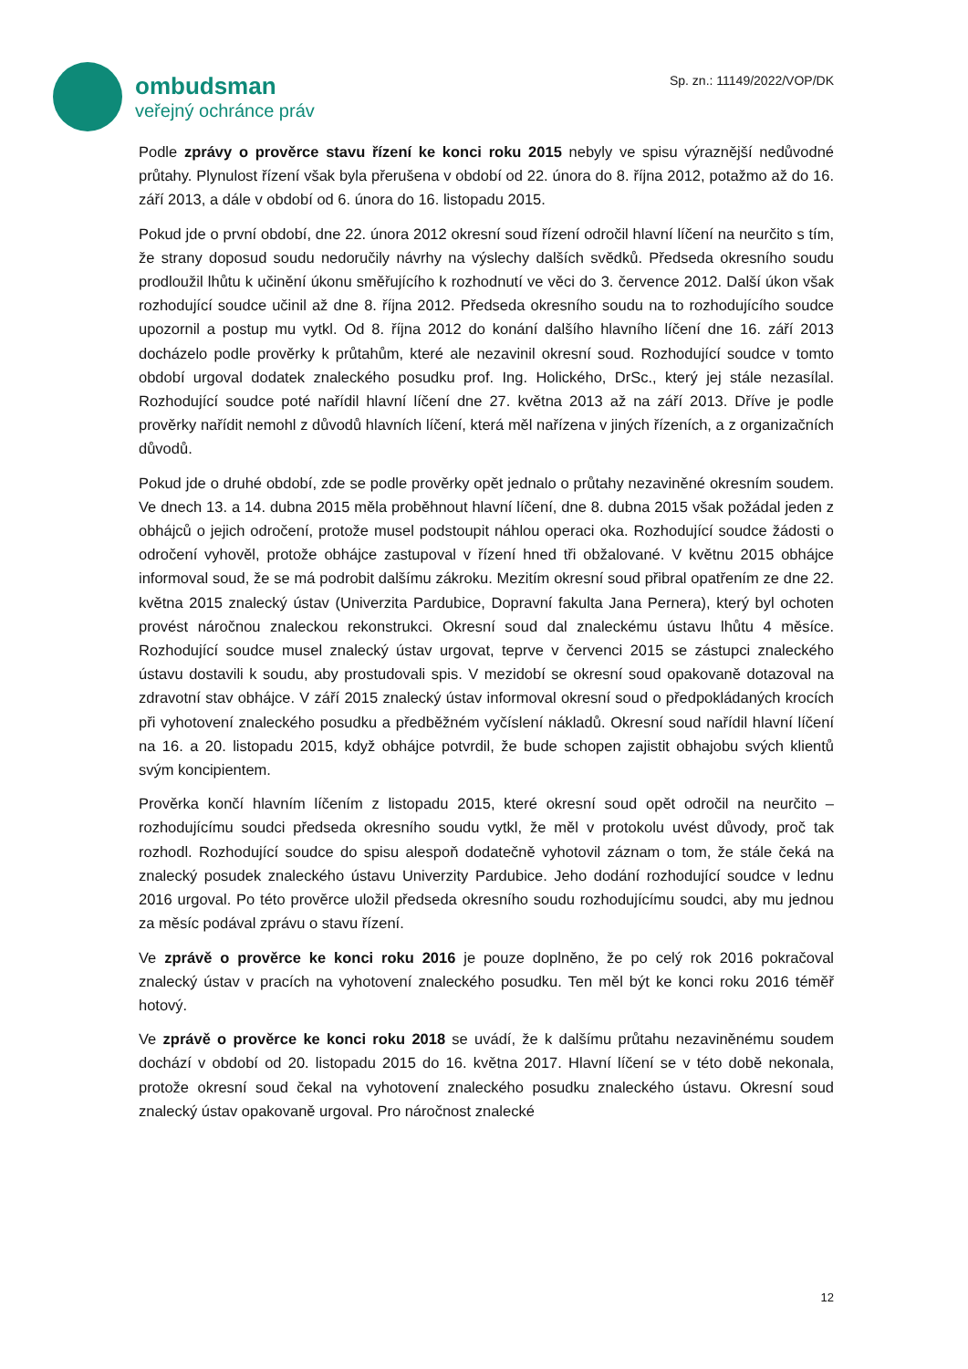ombudsman
veřejný ochránce práv
Sp. zn.: 11149/2022/VOP/DK
Podle zprávy o prověrce stavu řízení ke konci roku 2015 nebyly ve spisu výraznější nedůvodné průtahy. Plynulost řízení však byla přerušena v období od 22. února do 8. října 2012, potažmo až do 16. září 2013, a dále v období od 6. února do 16. listopadu 2015.
Pokud jde o první období, dne 22. února 2012 okresní soud řízení odročil hlavní líčení na neurčito s tím, že strany doposud soudu nedoručily návrhy na výslechy dalších svědků. Předseda okresního soudu prodloužil lhůtu k učinění úkonu směřujícího k rozhodnutí ve věci do 3. července 2012. Další úkon však rozhodující soudce učinil až dne 8. října 2012. Předseda okresního soudu na to rozhodujícího soudce upozornil a postup mu vytkl. Od 8. října 2012 do konání dalšího hlavního líčení dne 16. září 2013 docházelo podle prověrky k průtahům, které ale nezavinil okresní soud. Rozhodující soudce v tomto období urgoval dodatek znaleckého posudku prof. Ing. Holického, DrSc., který jej stále nezasílal. Rozhodující soudce poté nařídil hlavní líčení dne 27. května 2013 až na září 2013. Dříve je podle prověrky nařídit nemohl z důvodů hlavních líčení, která měl nařízena v jiných řízeních, a z organizačních důvodů.
Pokud jde o druhé období, zde se podle prověrky opět jednalo o průtahy nezaviněné okresním soudem. Ve dnech 13. a 14. dubna 2015 měla proběhnout hlavní líčení, dne 8. dubna 2015 však požádal jeden z obhájců o jejich odročení, protože musel podstoupit náhlou operaci oka. Rozhodující soudce žádosti o odročení vyhověl, protože obhájce zastupoval v řízení hned tři obžalované. V květnu 2015 obhájce informoval soud, že se má podrobit dalšímu zákroku. Mezitím okresní soud přibral opatřením ze dne 22. května 2015 znalecký ústav (Univerzita Pardubice, Dopravní fakulta Jana Pernera), který byl ochoten provést náročnou znaleckou rekonstrukci. Okresní soud dal znaleckému ústavu lhůtu 4 měsíce. Rozhodující soudce musel znalecký ústav urgovat, teprve v červenci 2015 se zástupci znaleckého ústavu dostavili k soudu, aby prostudovali spis. V mezidobí se okresní soud opakovaně dotazoval na zdravotní stav obhájce. V září 2015 znalecký ústav informoval okresní soud o předpokládaných krocích při vyhotovení znaleckého posudku a předběžném vyčíslení nákladů. Okresní soud nařídil hlavní líčení na 16. a 20. listopadu 2015, když obhájce potvrdil, že bude schopen zajistit obhajobu svých klientů svým koncipientem.
Prověrka končí hlavním líčením z listopadu 2015, které okresní soud opět odročil na neurčito – rozhodujícímu soudci předseda okresního soudu vytkl, že měl v protokolu uvést důvody, proč tak rozhodl. Rozhodující soudce do spisu alespoň dodatečně vyhotovil záznam o tom, že stále čeká na znalecký posudek znaleckého ústavu Univerzity Pardubice. Jeho dodání rozhodující soudce v lednu 2016 urgoval. Po této prověrce uložil předseda okresního soudu rozhodujícímu soudci, aby mu jednou za měsíc podával zprávu o stavu řízení.
Ve zprávě o prověrce ke konci roku 2016 je pouze doplněno, že po celý rok 2016 pokračoval znalecký ústav v pracích na vyhotovení znaleckého posudku. Ten měl být ke konci roku 2016 téměř hotový.
Ve zprávě o prověrce ke konci roku 2018 se uvádí, že k dalšímu průtahu nezaviněnému soudem dochází v období od 20. listopadu 2015 do 16. května 2017. Hlavní líčení se v této době nekonala, protože okresní soud čekal na vyhotovení znaleckého posudku znaleckého ústavu. Okresní soud znalecký ústav opakovaně urgoval. Pro náročnost znalecké
12